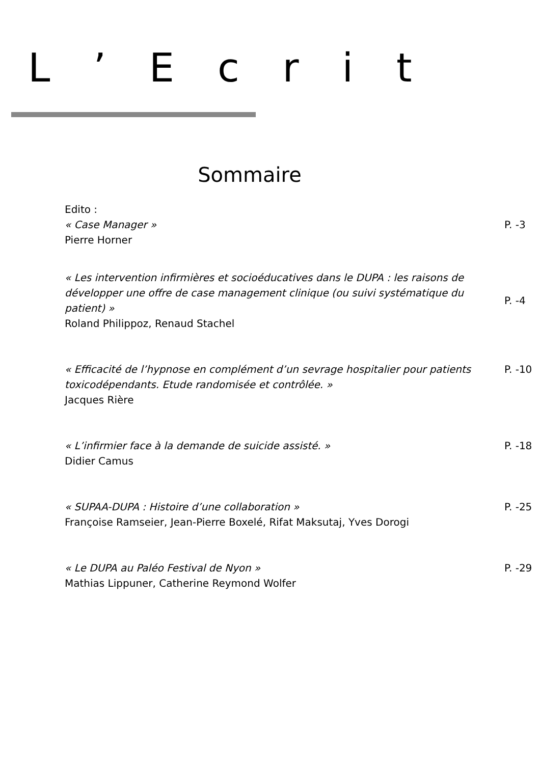L ’ E c r i t
Sommaire
| Edito : « Case Manager » Pierre Horner | P. -3 |
| « Les intervention infirmières et socioéducatives dans le DUPA : les raisons de développer une offre de case management clinique (ou suivi systématique du patient) » Roland Philippoz, Renaud Stachel | P. -4 |
| « Efficacité de l’hypnose en complément d’un sevrage hospitalier pour patients toxicodépendants. Etude randomisée et contrôlée. » Jacques Rière | P. -10 |
| « L’infirmier face à la demande de suicide assisté. » Didier Camus | P. -18 |
| « SUPAA-DUPA : Histoire d’une collaboration » Françoise Ramseier, Jean-Pierre Boxelé, Rifat Maksutaj, Yves Dorogi | P. -25 |
| « Le DUPA au Paléo Festival de Nyon » Mathias Lippuner, Catherine Reymond Wolfer | P. -29 |